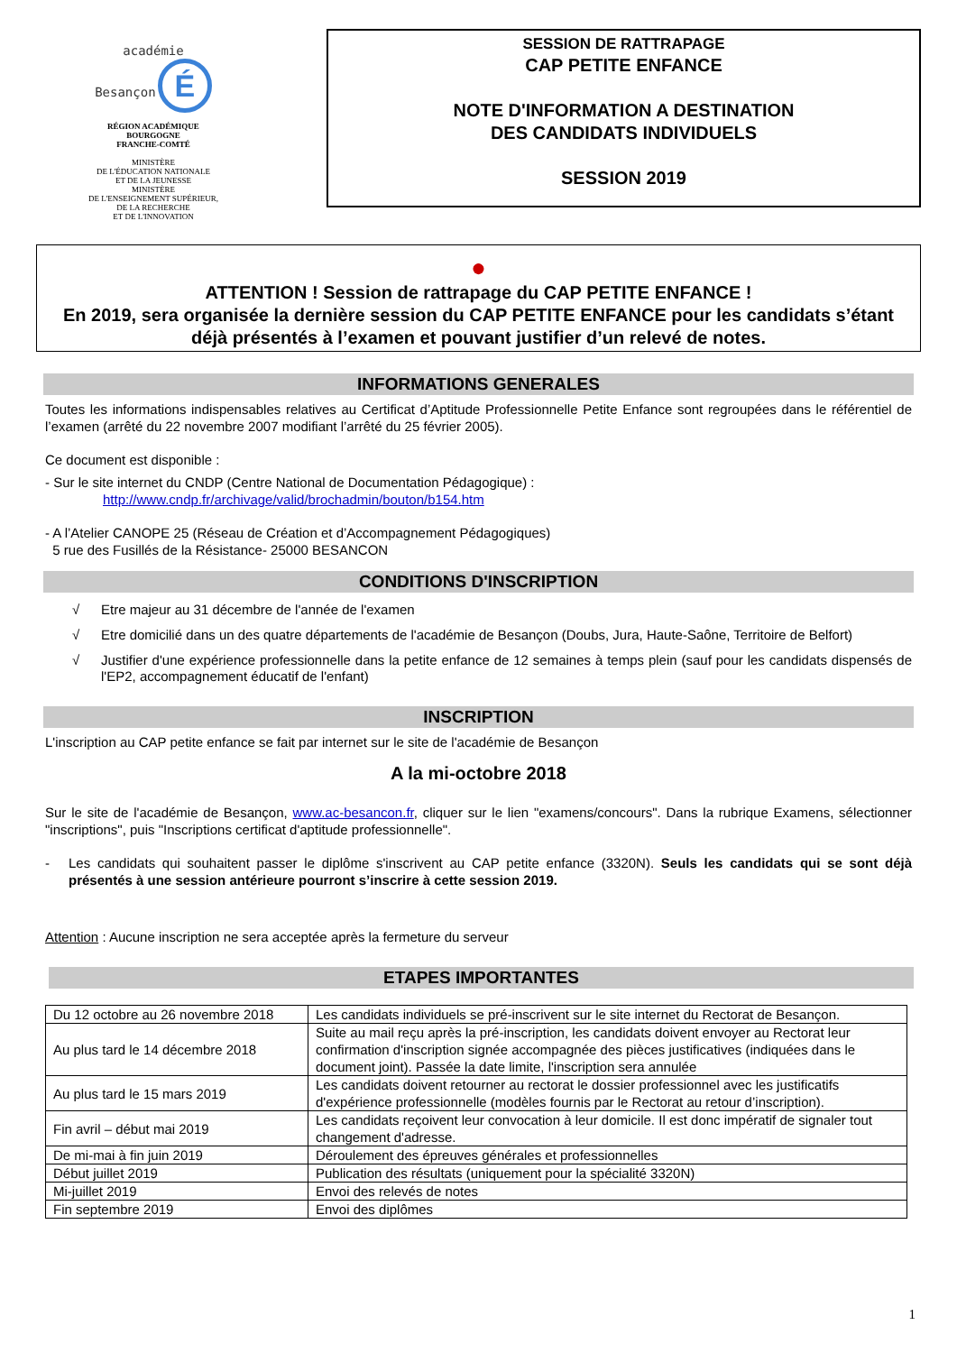académie
Besançon É
RÉGION ACADÉMIQUE
BOURGOGNE
FRANCHE-COMTÉ
MINISTÈRE
DE L'ÉDUCATION NATIONALE
ET DE LA JEUNESSE
MINISTÈRE
DE L'ENSEIGNEMENT SUPÉRIEUR,
DE LA RECHERCHE
ET DE L'INNOVATION
SESSION DE RATTRAPAGE
CAP PETITE ENFANCE
NOTE D'INFORMATION A DESTINATION
DES CANDIDATS INDIVIDUELS
SESSION 2019
●
ATTENTION ! Session de rattrapage du CAP PETITE ENFANCE !
En 2019, sera organisée la dernière session du CAP PETITE ENFANCE pour les candidats s’étant déjà présentés à l’examen et pouvant justifier d’un relevé de notes.
INFORMATIONS GENERALES
Toutes les informations indispensables relatives au Certificat d’Aptitude Professionnelle Petite Enfance sont regroupées dans le référentiel de l’examen (arrêté du 22 novembre 2007 modifiant l’arrêté du 25 février 2005).
Ce document est disponible :
- Sur le site internet du CNDP (Centre National de Documentation Pédagogique) :
http://www.cndp.fr/archivage/valid/brochadmin/bouton/b154.htm
- A l’Atelier CANOPE 25 (Réseau de Création et d’Accompagnement Pédagogiques)
5 rue des Fusillés de la Résistance- 25000 BESANCON
CONDITIONS D'INSCRIPTION
√ Etre majeur au 31 décembre de l'année de l'examen
√ Etre domicilié dans un des quatre départements de l'académie de Besançon (Doubs, Jura, Haute-Saône, Territoire de Belfort)
√ Justifier d'une expérience professionnelle dans la petite enfance de 12 semaines à temps plein (sauf pour les candidats dispensés de l'EP2, accompagnement éducatif de l'enfant)
INSCRIPTION
L'inscription au CAP petite enfance se fait par internet sur le site de l'académie de Besançon
A la mi-octobre 2018
Sur le site de l'académie de Besançon, www.ac-besancon.fr, cliquer sur le lien "examens/concours". Dans la rubrique Examens, sélectionner "inscriptions", puis "Inscriptions certificat d'aptitude professionnelle".
- Les candidats qui souhaitent passer le diplôme s'inscrivent au CAP petite enfance (3320N). Seuls les candidats qui se sont déjà présentés à une session antérieure pourront s’inscrire à cette session 2019.
Attention : Aucune inscription ne sera acceptée après la fermeture du serveur
ETAPES IMPORTANTES
| Du 12 octobre au 26 novembre 2018 | Les candidats individuels se pré-inscrivent sur le site internet du Rectorat de Besançon. |
| Au plus tard le 14 décembre 2018 | Suite au mail reçu après la pré-inscription, les candidats doivent envoyer au Rectorat leur confirmation d'inscription signée accompagnée des pièces justificatives (indiquées dans le document joint). Passée la date limite, l'inscription sera annulée |
| Au plus tard le 15 mars 2019 | Les candidats doivent retourner au rectorat le dossier professionnel avec les justificatifs d'expérience professionnelle (modèles fournis par le Rectorat au retour d’inscription). |
| Fin avril – début mai 2019 | Les candidats reçoivent leur convocation à leur domicile. Il est donc impératif de signaler tout changement d'adresse. |
| De mi-mai à fin juin 2019 | Déroulement des épreuves générales et professionnelles |
| Début juillet 2019 | Publication des résultats (uniquement pour la spécialité 3320N) |
| Mi-juillet 2019 | Envoi des relevés de notes |
| Fin septembre 2019 | Envoi des diplômes |
1